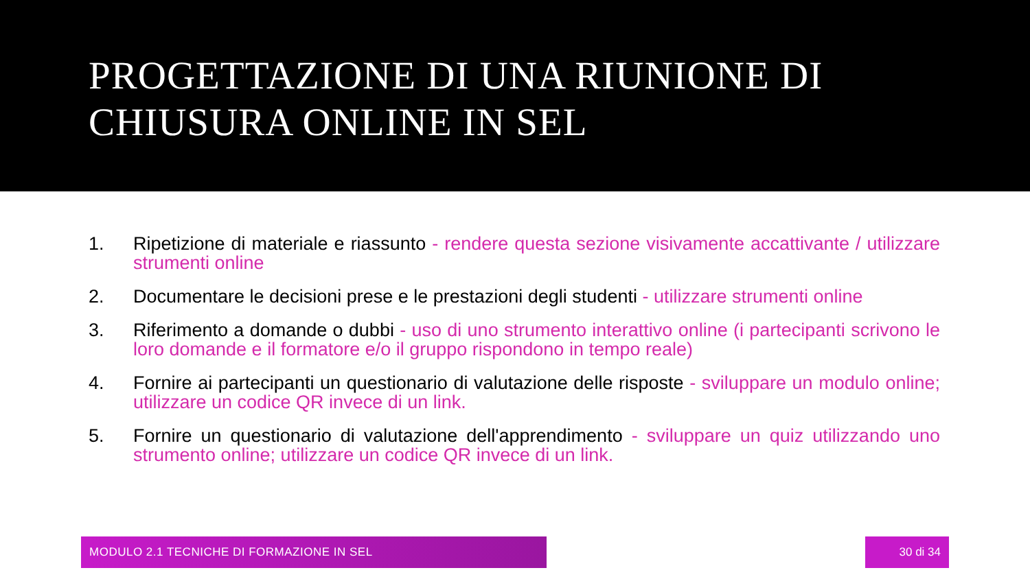PROGETTAZIONE DI UNA RIUNIONE DI CHIUSURA ONLINE IN SEL
1. Ripetizione di materiale e riassunto - rendere questa sezione visivamente accattivante / utilizzare strumenti online
2. Documentare le decisioni prese e le prestazioni degli studenti - utilizzare strumenti online
3. Riferimento a domande o dubbi - uso di uno strumento interattivo online (i partecipanti scrivono le loro domande e il formatore e/o il gruppo rispondono in tempo reale)
4. Fornire ai partecipanti un questionario di valutazione delle risposte - sviluppare un modulo online; utilizzare un codice QR invece di un link.
5. Fornire un questionario di valutazione dell'apprendimento - sviluppare un quiz utilizzando uno strumento online; utilizzare un codice QR invece di un link.
MODULO 2.1 TECNICHE DI FORMAZIONE IN SEL 30 di 34